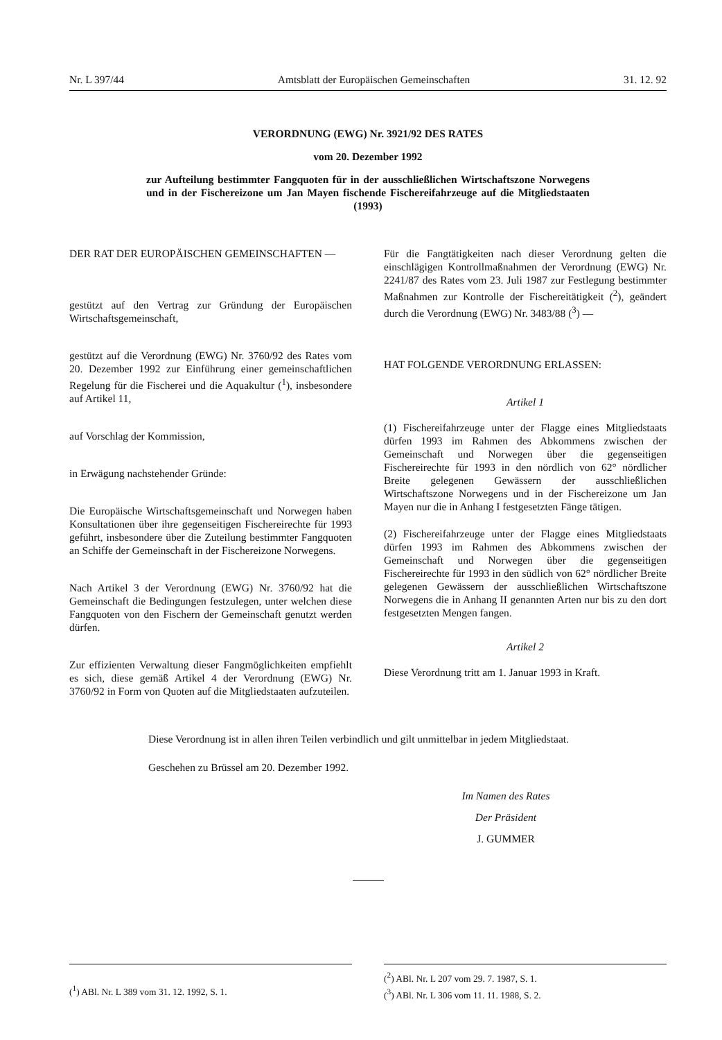Nr. L 397/44 Amtsblatt der Europäischen Gemeinschaften 31. 12. 92
VERORDNUNG (EWG) Nr. 3921/92 DES RATES
vom 20. Dezember 1992
zur Aufteilung bestimmter Fangquoten für in der ausschließlichen Wirtschaftszone Norwegens und in der Fischereizone um Jan Mayen fischende Fischereifahrzeuge auf die Mitgliedstaaten (1993)
DER RAT DER EUROPÄISCHEN GEMEINSCHAFTEN —
gestützt auf den Vertrag zur Gründung der Europäischen Wirtschaftsgemeinschaft,
gestützt auf die Verordnung (EWG) Nr. 3760/92 des Rates vom 20. Dezember 1992 zur Einführung einer gemeinschaftlichen Regelung für die Fischerei und die Aquakultur (<sup>1</sup>), insbesondere auf Artikel 11,
auf Vorschlag der Kommission,
in Erwägung nachstehender Gründe:
Die Europäische Wirtschaftsgemeinschaft und Norwegen haben Konsultationen über ihre gegenseitigen Fischereirechte für 1993 geführt, insbesondere über die Zuteilung bestimmter Fangquoten an Schiffe der Gemeinschaft in der Fischereizone Norwegens.
Nach Artikel 3 der Verordnung (EWG) Nr. 3760/92 hat die Gemeinschaft die Bedingungen festzulegen, unter welchen diese Fangquoten von den Fischern der Gemeinschaft genutzt werden dürfen.
Zur effizienten Verwaltung dieser Fangmöglichkeiten empfiehlt es sich, diese gemäß Artikel 4 der Verordnung (EWG) Nr. 3760/92 in Form von Quoten auf die Mitgliedstaaten aufzuteilen.
Für die Fangtätigkeiten nach dieser Verordnung gelten die einschlägigen Kontrollmaßnahmen der Verordnung (EWG) Nr. 2241/87 des Rates vom 23. Juli 1987 zur Festlegung bestimmter Maßnahmen zur Kontrolle der Fischereitätigkeit (<sup>2</sup>), geändert durch die Verordnung (EWG) Nr. 3483/88 (<sup>3</sup>) —
HAT FOLGENDE VERORDNUNG ERLASSEN:
Artikel 1
(1) Fischereifahrzeuge unter der Flagge eines Mitgliedstaats dürfen 1993 im Rahmen des Abkommens zwischen der Gemeinschaft und Norwegen über die gegenseitigen Fischereirechte für 1993 in den nördlich von 62° nördlicher Breite gelegenen Gewässern der ausschließlichen Wirtschaftszone Norwegens und in der Fischereizone um Jan Mayen nur die in Anhang I festgesetzten Fänge tätigen.
(2) Fischereifahrzeuge unter der Flagge eines Mitgliedstaats dürfen 1993 im Rahmen des Abkommens zwischen der Gemeinschaft und Norwegen über die gegenseitigen Fischereirechte für 1993 in den südlich von 62° nördlicher Breite gelegenen Gewässern der ausschließlichen Wirtschaftszone Norwegens die in Anhang II genannten Arten nur bis zu den dort festgesetzten Mengen fangen.
Artikel 2
Diese Verordnung tritt am 1. Januar 1993 in Kraft.
Diese Verordnung ist in allen ihren Teilen verbindlich und gilt unmittelbar in jedem Mitgliedstaat.
Geschehen zu Brüssel am 20. Dezember 1992.
Im Namen des Rates
Der Präsident
J. GUMMER
(<sup>1</sup>) ABl. Nr. L 389 vom 31. 12. 1992, S. 1. (<sup>2</sup>) ABl. Nr. L 207 vom 29. 7. 1987, S. 1.
(<sup>3</sup>) ABl. Nr. L 306 vom 11. 11. 1988, S. 2.